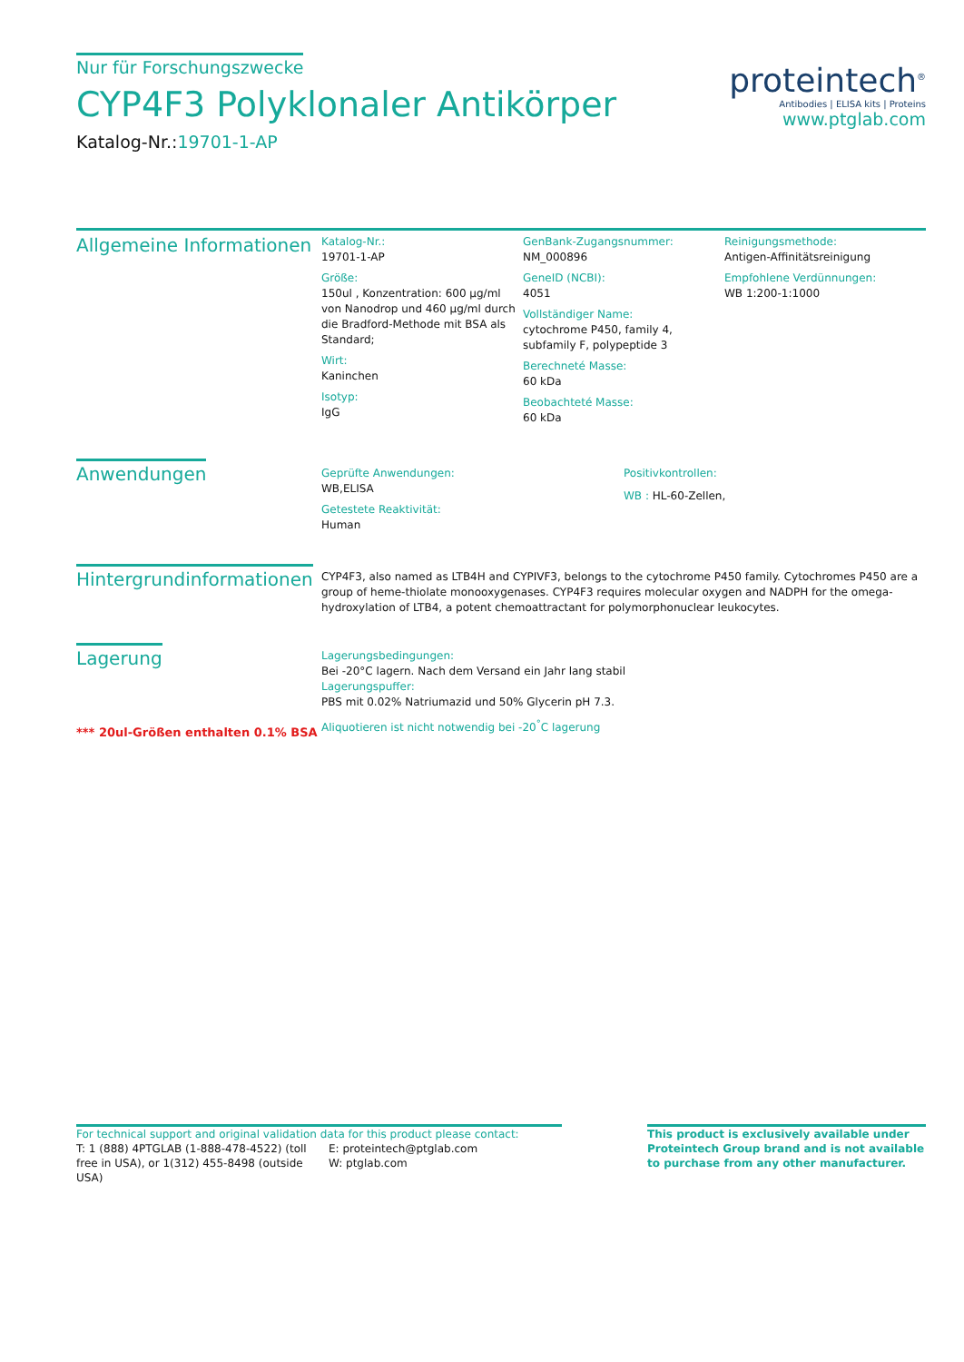Nur für Forschungszwecke
CYP4F3 Polyklonaler Antikörper
Katalog-Nr.:19701-1-AP
proteintech<sup>®</sup>
Antibodies | ELISA kits | Proteins
www.ptglab.com
Allgemeine Informationen
Katalog-Nr.:
19701-1-AP
Größe:
150ul , Konzentration: 600 μg/ml von Nanodrop und 460 μg/ml durch die Bradford-Methode mit BSA als Standard;
Wirt:
Kaninchen
Isotyp:
IgG
GenBank-Zugangsnummer:
NM_000896
GeneID (NCBI):
4051
Vollständiger Name:
cytochrome P450, family 4, subfamily F, polypeptide 3
Berechneté Masse:
60 kDa
Beobachteté Masse:
60 kDa
Reinigungsmethode:
Antigen-Affinitätsreinigung
Empfohlene Verdünnungen:
WB 1:200-1:1000
Anwendungen
Geprüfte Anwendungen:
WB,ELISA
Getestete Reaktivität:
Human
Positivkontrollen:
WB : HL-60-Zellen,
Hintergrundinformationen
CYP4F3, also named as LTB4H and CYPIVF3, belongs to the cytochrome P450 family. Cytochromes P450 are a group of heme-thiolate monooxygenases. CYP4F3 requires molecular oxygen and NADPH for the omega-hydroxylation of LTB4, a potent chemoattractant for polymorphonuclear leukocytes.
Lagerung
*** 20ul-Größen enthalten 0.1% BSA
Lagerungsbedingungen:
Bei -20°C lagern. Nach dem Versand ein Jahr lang stabil
Lagerungspuffer:
PBS mit 0.02% Natriumazid und 50% Glycerin pH 7.3.
Aliquotieren ist nicht notwendig bei -20<sup>°</sup>C lagerung
For technical support and original validation data for this product please contact:
T: 1 (888) 4PTGLAB (1-888-478-4522) (toll free in USA), or 1(312) 455-8498 (outside USA)
E: proteintech@ptglab.com
W: ptglab.com
This product is exclusively available under Proteintech Group brand and is not available to purchase from any other manufacturer.